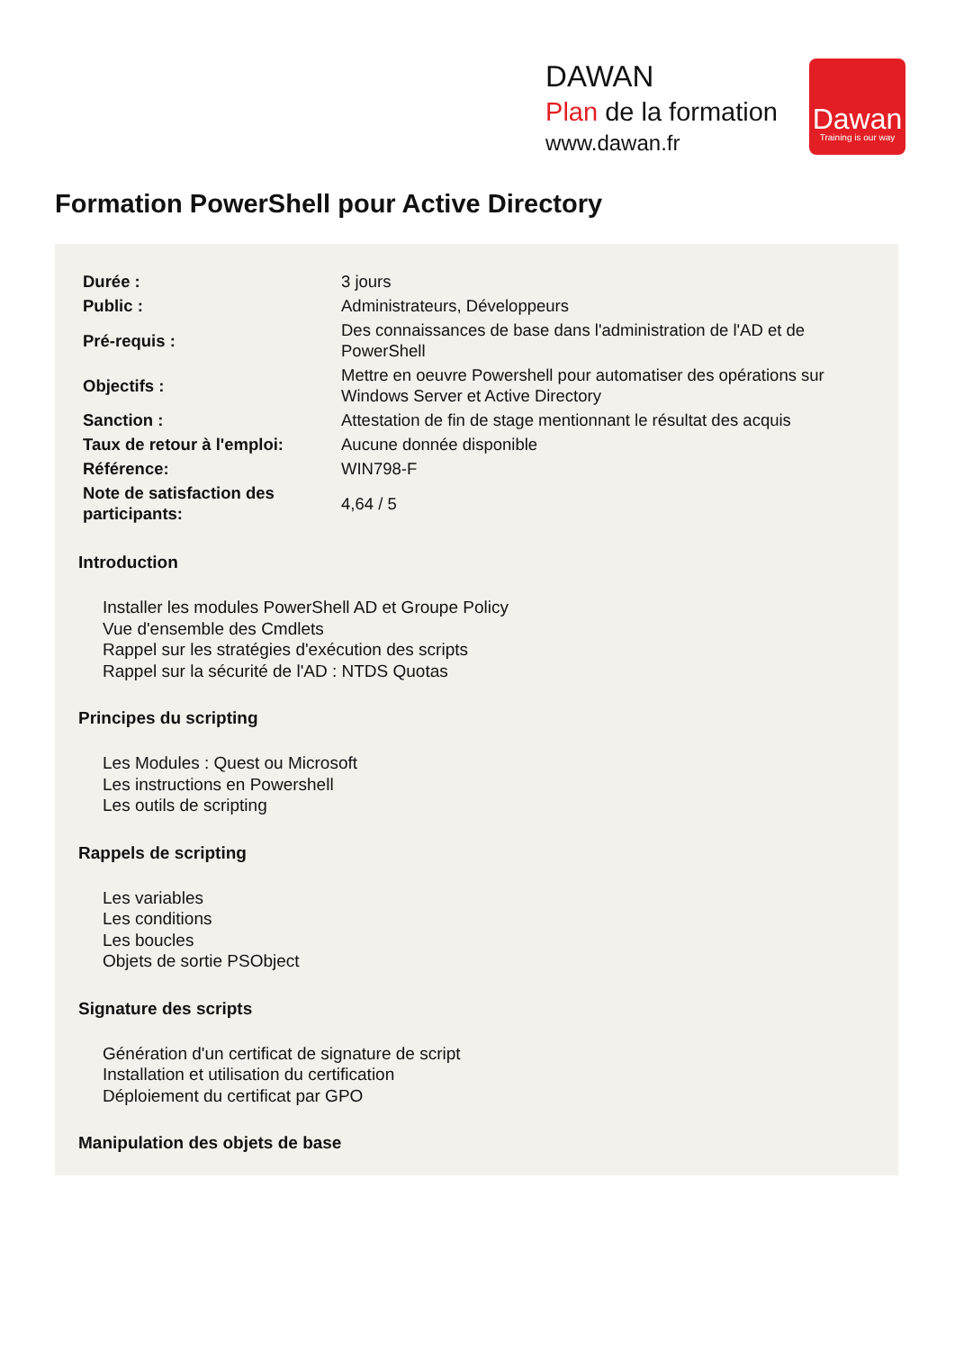DAWAN
Plan de la formation
www.dawan.fr
Dawan
Training is our way
Formation PowerShell pour Active Directory
| Durée : | 3 jours |
| Public : | Administrateurs, Développeurs |
| Pré-requis : | Des connaissances de base dans l'administration de l'AD et de PowerShell |
| Objectifs : | Mettre en oeuvre Powershell pour automatiser des opérations sur Windows Server et Active Directory |
| Sanction : | Attestation de fin de stage mentionnant le résultat des acquis |
| Taux de retour à l'emploi: | Aucune donnée disponible |
| Référence: | WIN798-F |
| Note de satisfaction des participants: | 4,64 / 5 |
Introduction
Installer les modules PowerShell AD et Groupe Policy
Vue d'ensemble des Cmdlets
Rappel sur les stratégies d'exécution des scripts
Rappel sur la sécurité de l'AD : NTDS Quotas
Principes du scripting
Les Modules : Quest ou Microsoft
Les instructions en Powershell
Les outils de scripting
Rappels de scripting
Les variables
Les conditions
Les boucles
Objets de sortie PSObject
Signature des scripts
Génération d'un certificat de signature de script
Installation et utilisation du certification
Déploiement du certificat par GPO
Manipulation des objets de base